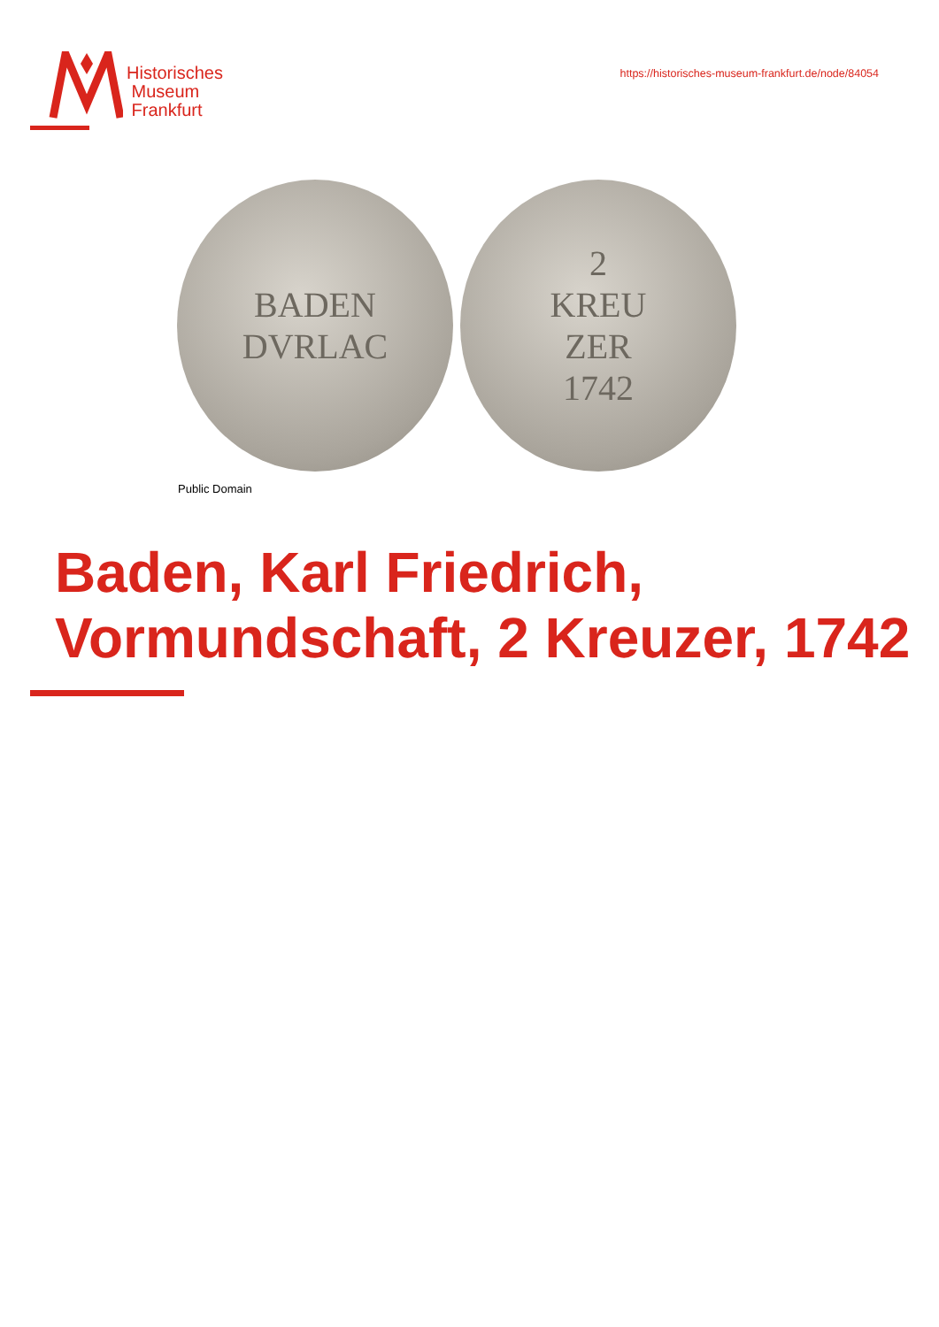Historisches
Museum
Frankfurt
https://historisches-museum-frankfurt.de/node/84054
BADEN
DVRLAC
2
KREU
ZER
1742
Public Domain
Baden, Karl Friedrich, Vormundschaft, 2 Kreuzer, 1742